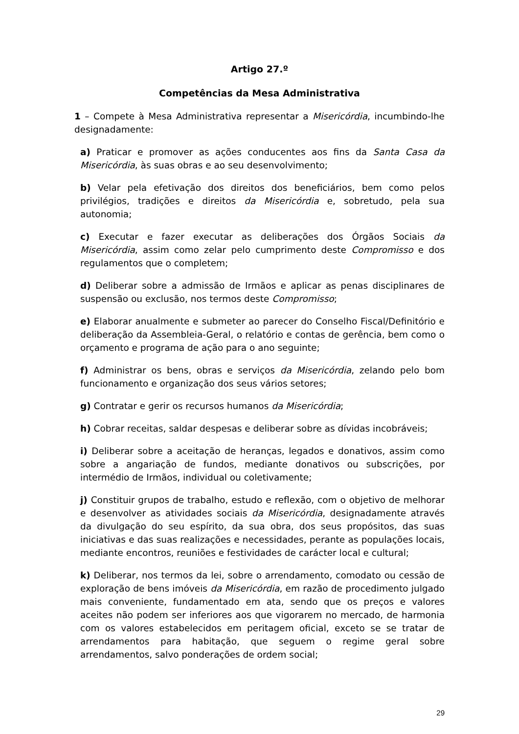Artigo 27.º
Competências da Mesa Administrativa
1 – Compete à Mesa Administrativa representar a Misericórdia, incumbindo-lhe designadamente:
a) Praticar e promover as ações conducentes aos fins da Santa Casa da Misericórdia, às suas obras e ao seu desenvolvimento;
b) Velar pela efetivação dos direitos dos beneficiários, bem como pelos privilégios, tradições e direitos da Misericórdia e, sobretudo, pela sua autonomia;
c) Executar e fazer executar as deliberações dos Órgãos Sociais da Misericórdia, assim como zelar pelo cumprimento deste Compromisso e dos regulamentos que o completem;
d) Deliberar sobre a admissão de Irmãos e aplicar as penas disciplinares de suspensão ou exclusão, nos termos deste Compromisso;
e) Elaborar anualmente e submeter ao parecer do Conselho Fiscal/Definitório e deliberação da Assembleia-Geral, o relatório e contas de gerência, bem como o orçamento e programa de ação para o ano seguinte;
f) Administrar os bens, obras e serviços da Misericórdia, zelando pelo bom funcionamento e organização dos seus vários setores;
g) Contratar e gerir os recursos humanos da Misericórdia;
h) Cobrar receitas, saldar despesas e deliberar sobre as dívidas incobráveis;
i) Deliberar sobre a aceitação de heranças, legados e donativos, assim como sobre a angariação de fundos, mediante donativos ou subscrições, por intermédio de Irmãos, individual ou coletivamente;
j) Constituir grupos de trabalho, estudo e reflexão, com o objetivo de melhorar e desenvolver as atividades sociais da Misericórdia, designadamente através da divulgação do seu espírito, da sua obra, dos seus propósitos, das suas iniciativas e das suas realizações e necessidades, perante as populações locais, mediante encontros, reuniões e festividades de carácter local e cultural;
k) Deliberar, nos termos da lei, sobre o arrendamento, comodato ou cessão de exploração de bens imóveis da Misericórdia, em razão de procedimento julgado mais conveniente, fundamentado em ata, sendo que os preços e valores aceites não podem ser inferiores aos que vigorarem no mercado, de harmonia com os valores estabelecidos em peritagem oficial, exceto se se tratar de arrendamentos para habitação, que seguem o regime geral sobre arrendamentos, salvo ponderações de ordem social;
29